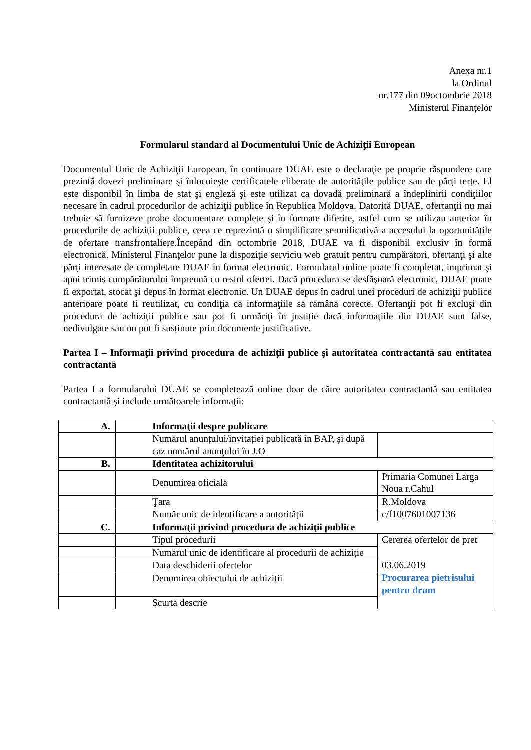Anexa nr.1
la Ordinul
nr.177 din 09octombrie 2018
Ministerul Finanțelor
Formularul standard al Documentului Unic de Achiziţii European
Documentul Unic de Achiziţii European, în continuare DUAE este o declaraţie pe proprie răspundere care prezintă dovezi preliminare şi înlocuieşte certificatele eliberate de autorităţile publice sau de părți terțe. El este disponibil în limba de stat şi engleză şi este utilizat ca dovadă preliminară a îndeplinirii condiţiilor necesare în cadrul procedurilor de achiziţii publice în Republica Moldova. Datorită DUAE, ofertanţii nu mai trebuie să furnizeze probe documentare complete şi în formate diferite, astfel cum se utilizau anterior în procedurile de achiziţii publice, ceea ce reprezintă o simplificare semnificativă a accesului la oportunitățile de ofertare transfrontaliere.Începând din octombrie 2018, DUAE va fi disponibil exclusiv în formă electronică. Ministerul Finanţelor pune la dispoziţie serviciu web gratuit pentru cumpărători, ofertanţi şi alte părți interesate de completare DUAE în format electronic. Formularul online poate fi completat, imprimat şi apoi trimis cumpărătorului împreună cu restul ofertei. Dacă procedura se desfăşoară electronic, DUAE poate fi exportat, stocat şi depus în format electronic. Un DUAE depus în cadrul unei proceduri de achiziţii publice anterioare poate fi reutilizat, cu condiţia că informaţiile să rămână corecte. Ofertanţii pot fi excluşi din procedura de achiziţii publice sau pot fi urmăriţi în justiție dacă informaţiile din DUAE sunt false, nedivulgate sau nu pot fi susținute prin documente justificative.
Partea I – Informaţii privind procedura de achiziţii publice şi autoritatea contractantă sau entitatea contractantă
Partea I a formularului DUAE se completează online doar de către autoritatea contractantă sau entitatea contractantă şi include următoarele informaţii:
| A. | Informaţii despre publicare | |
| | Numărul anunțului/invitației publicată în BAP, şi după caz numărul anunţului în J.O | |
| B. | Identitatea achizitorului | |
| | Denumirea oficială | Primaria Comunei Larga Noua r.Cahul |
| | Ţara | R.Moldova |
| | Număr unic de identificare a autorității | c/f1007601007136 |
| C. | Informaţii privind procedura de achiziţii publice | |
| | Tipul procedurii | Cererea ofertelor de pret |
| | Numărul unic de identificare al procedurii de achiziție | |
| | Data deschiderii ofertelor | 03.06.2019 |
| | Denumirea obiectului de achiziții | Procurarea pietrisului pentru drum |
| | Scurtă descrie | |